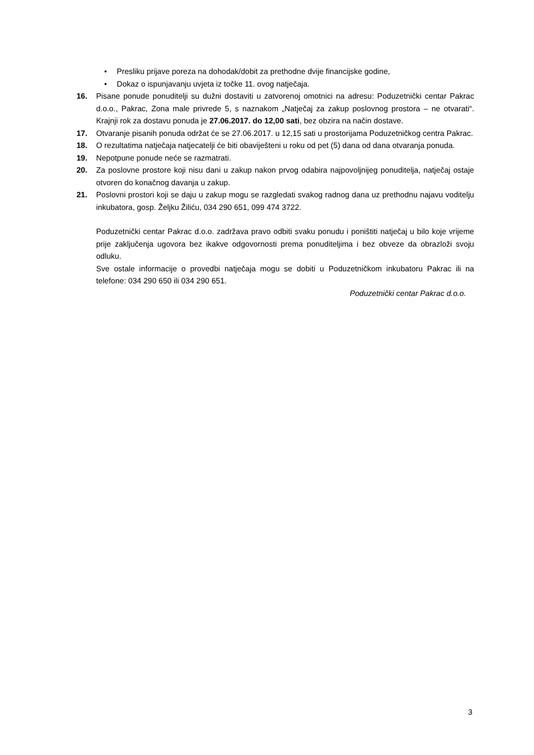• Presliku prijave poreza na dohodak/dobit za prethodne dvije financijske godine,
• Dokaz o ispunjavanju uvjeta iz točke 11. ovog natječaja.
16. Pisane ponude ponuditelji su dužni dostaviti u zatvorenoj omotnici na adresu: Poduzetnički centar Pakrac d.o.o., Pakrac, Zona male privrede 5, s naznakom „Natječaj za zakup poslovnog prostora – ne otvarati“. Krajnji rok za dostavu ponuda je 27.06.2017. do 12,00 sati, bez obzira na način dostave.
17. Otvaranje pisanih ponuda održat će se 27.06.2017. u 12,15 sati u prostorijama Poduzetničkog centra Pakrac.
18. O rezultatima natječaja natjecatelji će biti obaviješteni u roku od pet (5) dana od dana otvaranja ponuda.
19. Nepotpune ponude neće se razmatrati.
20. Za poslovne prostore koji nisu dani u zakup nakon prvog odabira najpovoljnijeg ponuditelja, natječaj ostaje otvoren do konačnog davanja u zakup.
21. Poslovni prostori koji se daju u zakup mogu se razgledati svakog radnog dana uz prethodnu najavu voditelju inkubatora, gosp. Željku Žiliću, 034 290 651, 099 474 3722.
Poduzetnički centar Pakrac d.o.o. zadržava pravo odbiti svaku ponudu i poništiti natječaj u bilo koje vrijeme prije zaključenja ugovora bez ikakve odgovornosti prema ponuditeljima i bez obveze da obrazloži svoju odluku.
Sve ostale informacije o provedbi natječaja mogu se dobiti u Poduzetničkom inkubatoru Pakrac ili na telefone: 034 290 650 ili 034 290 651.
Poduzetnički centar Pakrac d.o.o.
3